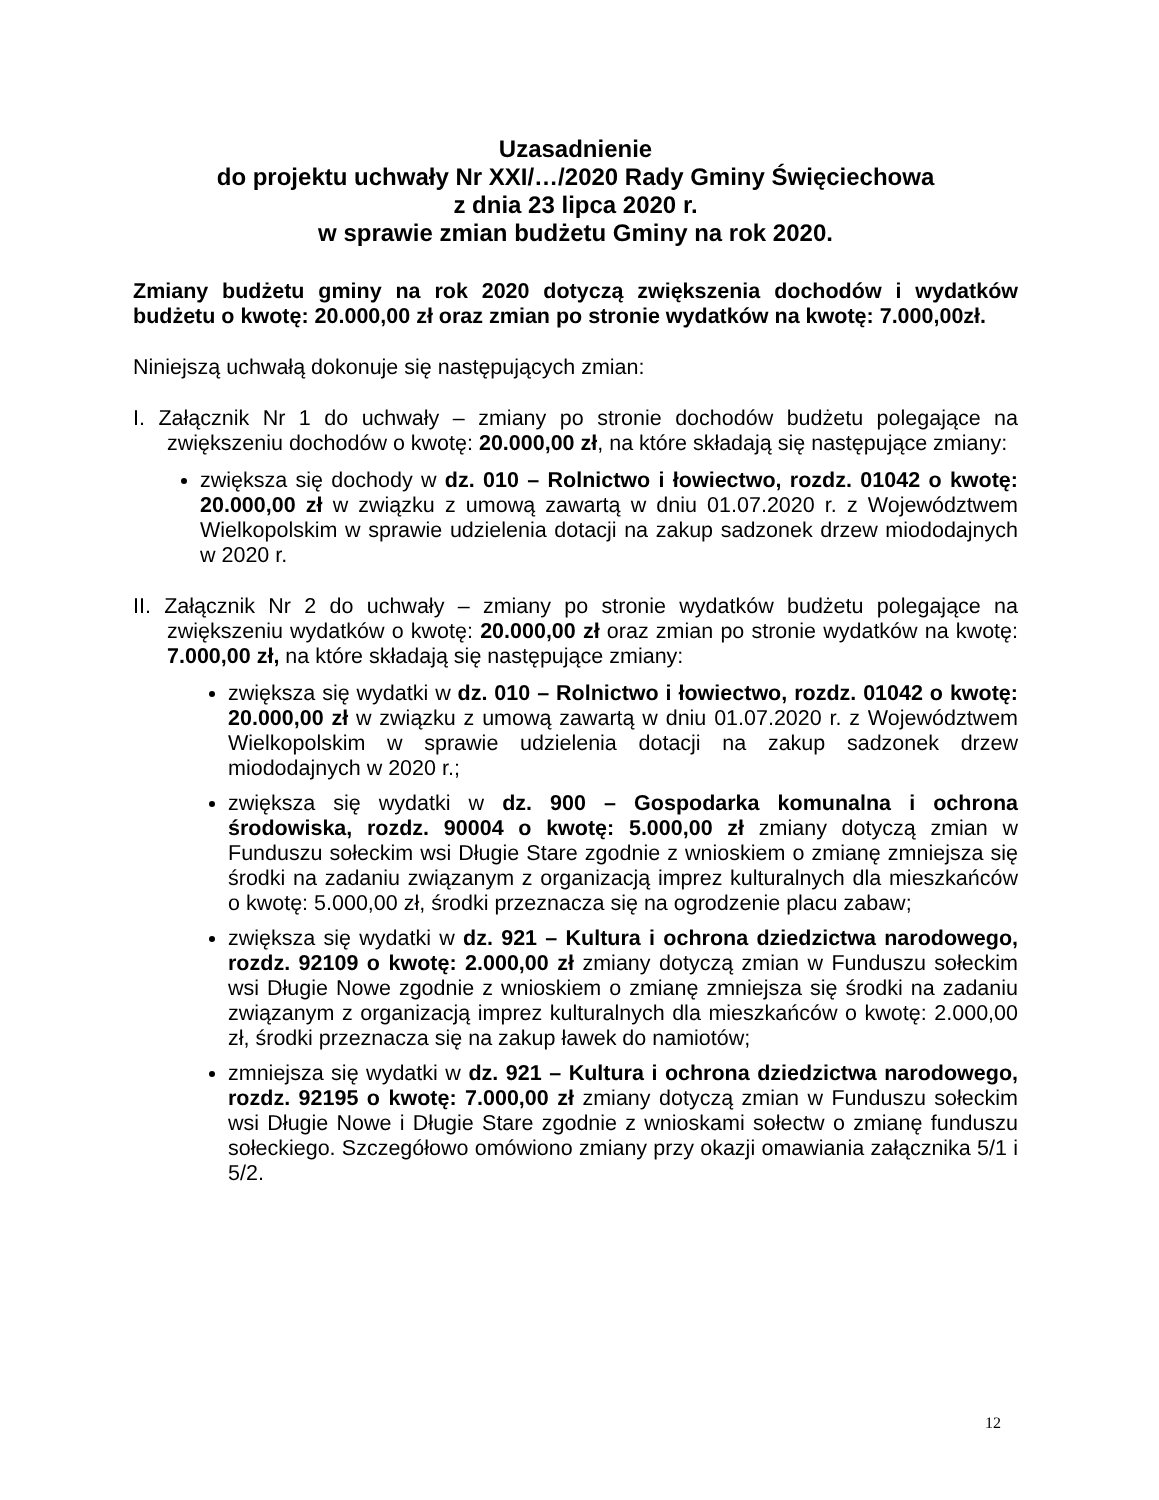Uzasadnienie
do projektu uchwały Nr XXI/…/2020 Rady Gminy Święciechowa
z dnia 23 lipca 2020 r.
w sprawie zmian budżetu Gminy na rok 2020.
Zmiany budżetu gminy na rok 2020 dotyczą zwiększenia dochodów i wydatków budżetu o kwotę: 20.000,00 zł oraz zmian po stronie wydatków na kwotę: 7.000,00zł.
Niniejszą uchwałą dokonuje się następujących zmian:
I. Załącznik Nr 1 do uchwały – zmiany po stronie dochodów budżetu polegające na zwiększeniu dochodów o kwotę: 20.000,00 zł, na które składają się następujące zmiany:
zwiększa się dochody w dz. 010 – Rolnictwo i łowiectwo, rozdz. 01042 o kwotę: 20.000,00 zł w związku z umową zawartą w dniu 01.07.2020 r. z Województwem Wielkopolskim w sprawie udzielenia dotacji na zakup sadzonek drzew miododajnych w 2020 r.
II. Załącznik Nr 2 do uchwały – zmiany po stronie wydatków budżetu polegające na zwiększeniu wydatków o kwotę: 20.000,00 zł oraz zmian po stronie wydatków na kwotę: 7.000,00 zł, na które składają się następujące zmiany:
zwiększa się wydatki w dz. 010 – Rolnictwo i łowiectwo, rozdz. 01042 o kwotę: 20.000,00 zł w związku z umową zawartą w dniu 01.07.2020 r. z Województwem Wielkopolskim w sprawie udzielenia dotacji na zakup sadzonek drzew miododajnych w 2020 r.;
zwiększa się wydatki w dz. 900 – Gospodarka komunalna i ochrona środowiska, rozdz. 90004 o kwotę: 5.000,00 zł zmiany dotyczą zmian w Funduszu sołeckim wsi Długie Stare zgodnie z wnioskiem o zmianę zmniejsza się środki na zadaniu związanym z organizacją imprez kulturalnych dla mieszkańców o kwotę: 5.000,00 zł, środki przeznacza się na ogrodzenie placu zabaw;
zwiększa się wydatki w dz. 921 – Kultura i ochrona dziedzictwa narodowego, rozdz. 92109 o kwotę: 2.000,00 zł zmiany dotyczą zmian w Funduszu sołeckim wsi Długie Nowe zgodnie z wnioskiem o zmianę zmniejsza się środki na zadaniu związanym z organizacją imprez kulturalnych dla mieszkańców o kwotę: 2.000,00 zł, środki przeznacza się na zakup ławek do namiotów;
zmniejsza się wydatki w dz. 921 – Kultura i ochrona dziedzictwa narodowego, rozdz. 92195 o kwotę: 7.000,00 zł zmiany dotyczą zmian w Funduszu sołeckim wsi Długie Nowe i Długie Stare zgodnie z wnioskami sołectw o zmianę funduszu sołeckiego. Szczegółowo omówiono zmiany przy okazji omawiania załącznika 5/1 i 5/2.
12